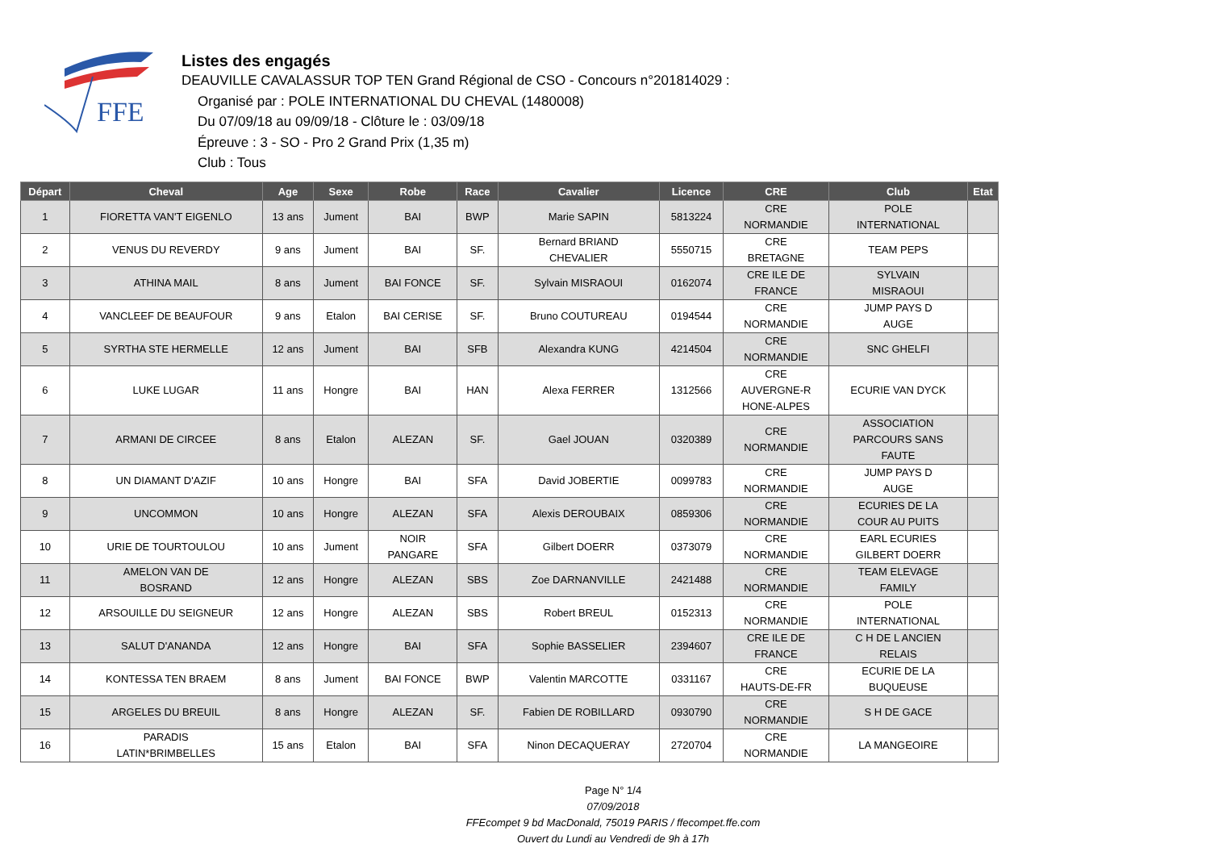FFE
Listes des engagés
DEAUVILLE CAVALASSUR TOP TEN Grand Régional de CSO - Concours n°201814029 :
Organisé par : POLE INTERNATIONAL DU CHEVAL (1480008)
Du 07/09/18 au 09/09/18 - Clôture le : 03/09/18
Épreuve : 3 - SO - Pro 2 Grand Prix (1,35 m)
Club : Tous
| Départ | Cheval | Age | Sexe | Robe | Race | Cavalier | Licence | CRE | Club | Etat |
| --- | --- | --- | --- | --- | --- | --- | --- | --- | --- | --- |
| 1 | FIORETTA VAN'T EIGENLO | 13 ans | Jument | BAI | BWP | Marie SAPIN | 5813224 | CRE NORMANDIE | POLE INTERNATIONAL | |
| 2 | VENUS DU REVERDY | 9 ans | Jument | BAI | SF. | Bernard BRIAND CHEVALIER | 5550715 | CRE BRETAGNE | TEAM PEPS | |
| 3 | ATHINA MAIL | 8 ans | Jument | BAI FONCE | SF. | Sylvain MISRAOUI | 0162074 | CRE ILE DE FRANCE | SYLVAIN MISRAOUI | |
| 4 | VANCLEEF DE BEAUFOUR | 9 ans | Etalon | BAI CERISE | SF. | Bruno COUTUREAU | 0194544 | CRE NORMANDIE | JUMP PAYS D AUGE | |
| 5 | SYRTHA STE HERMELLE | 12 ans | Jument | BAI | SFB | Alexandra KUNG | 4214504 | CRE NORMANDIE | SNC GHELFI | |
| 6 | LUKE LUGAR | 11 ans | Hongre | BAI | HAN | Alexa FERRER | 1312566 | CRE AUVERGNE-R HONE-ALPES | ECURIE VAN DYCK | |
| 7 | ARMANI DE CIRCEE | 8 ans | Etalon | ALEZAN | SF. | Gael JOUAN | 0320389 | CRE NORMANDIE | ASSOCIATION PARCOURS SANS FAUTE | |
| 8 | UN DIAMANT D'AZIF | 10 ans | Hongre | BAI | SFA | David JOBERTIE | 0099783 | CRE NORMANDIE | JUMP PAYS D AUGE | |
| 9 | UNCOMMON | 10 ans | Hongre | ALEZAN | SFA | Alexis DEROUBAIX | 0859306 | CRE NORMANDIE | ECURIES DE LA COUR AU PUITS | |
| 10 | URIE DE TOURTOULOU | 10 ans | Jument | NOIR PANGARE | SFA | Gilbert DOERR | 0373079 | CRE NORMANDIE | EARL ECURIES GILBERT DOERR | |
| 11 | AMELON VAN DE BOSRAND | 12 ans | Hongre | ALEZAN | SBS | Zoe DARNANVILLE | 2421488 | CRE NORMANDIE | TEAM ELEVAGE FAMILY | |
| 12 | ARSOUILLE DU SEIGNEUR | 12 ans | Hongre | ALEZAN | SBS | Robert BREUL | 0152313 | CRE NORMANDIE | POLE INTERNATIONAL | |
| 13 | SALUT D'ANANDA | 12 ans | Hongre | BAI | SFA | Sophie BASSELIER | 2394607 | CRE ILE DE FRANCE | C H DE L ANCIEN RELAIS | |
| 14 | KONTESSA TEN BRAEM | 8 ans | Jument | BAI FONCE | BWP | Valentin MARCOTTE | 0331167 | CRE HAUTS-DE-FR | ECURIE DE LA BUQUEUSE | |
| 15 | ARGELES DU BREUIL | 8 ans | Hongre | ALEZAN | SF. | Fabien DE ROBILLARD | 0930790 | CRE NORMANDIE | S H DE GACE | |
| 16 | PARADIS LATIN*BRIMBELLES | 15 ans | Etalon | BAI | SFA | Ninon DECAQUERAY | 2720704 | CRE NORMANDIE | LA MANGEOIRE | |
Page N° 1/4
07/09/2018
FFEcompet 9 bd MacDonald, 75019 PARIS / ffecompet.ffe.com
Ouvert du Lundi au Vendredi de 9h à 17h